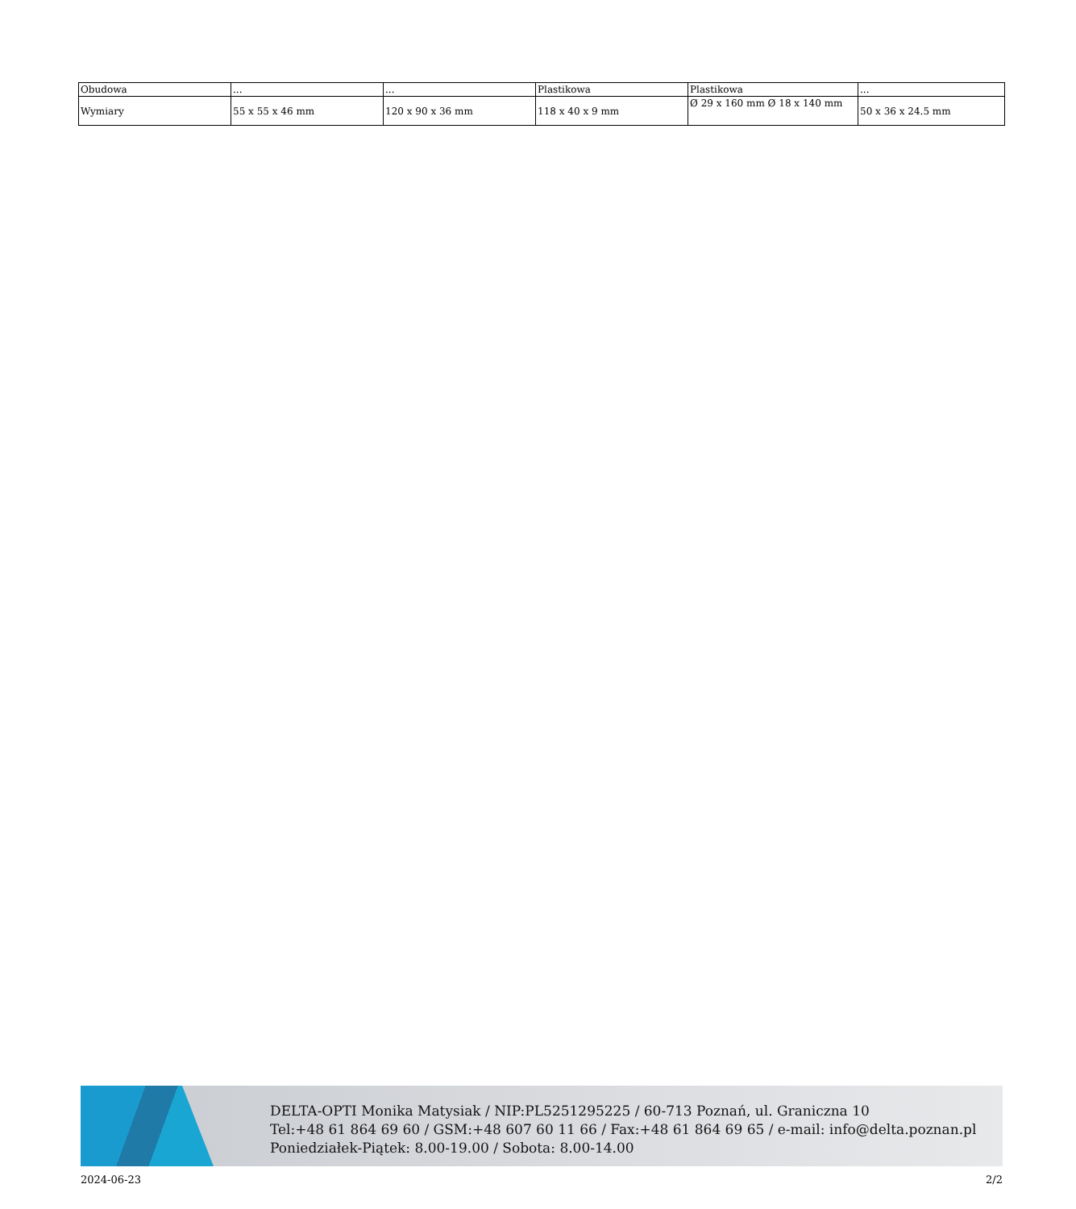| Obudowa | ... | ... | Plastikowa | Plastikowa | ... |
| Wymiary | 55 x 55 x 46 mm | 120 x 90 x 36 mm | 118 x 40 x 9 mm | Ø 29 x 160 mm Ø 18 x 140 mm | 50 x 36 x 24.5 mm |
DELTA-OPTI Monika Matysiak / NIP:PL5251295225 / 60-713 Poznań, ul. Graniczna 10
Tel:+48 61 864 69 60 / GSM:+48 607 60 11 66 / Fax:+48 61 864 69 65 / e-mail: info@delta.poznan.pl
Poniedziałek-Piątek: 8.00-19.00 / Sobota: 8.00-14.00
2024-06-23 2/2